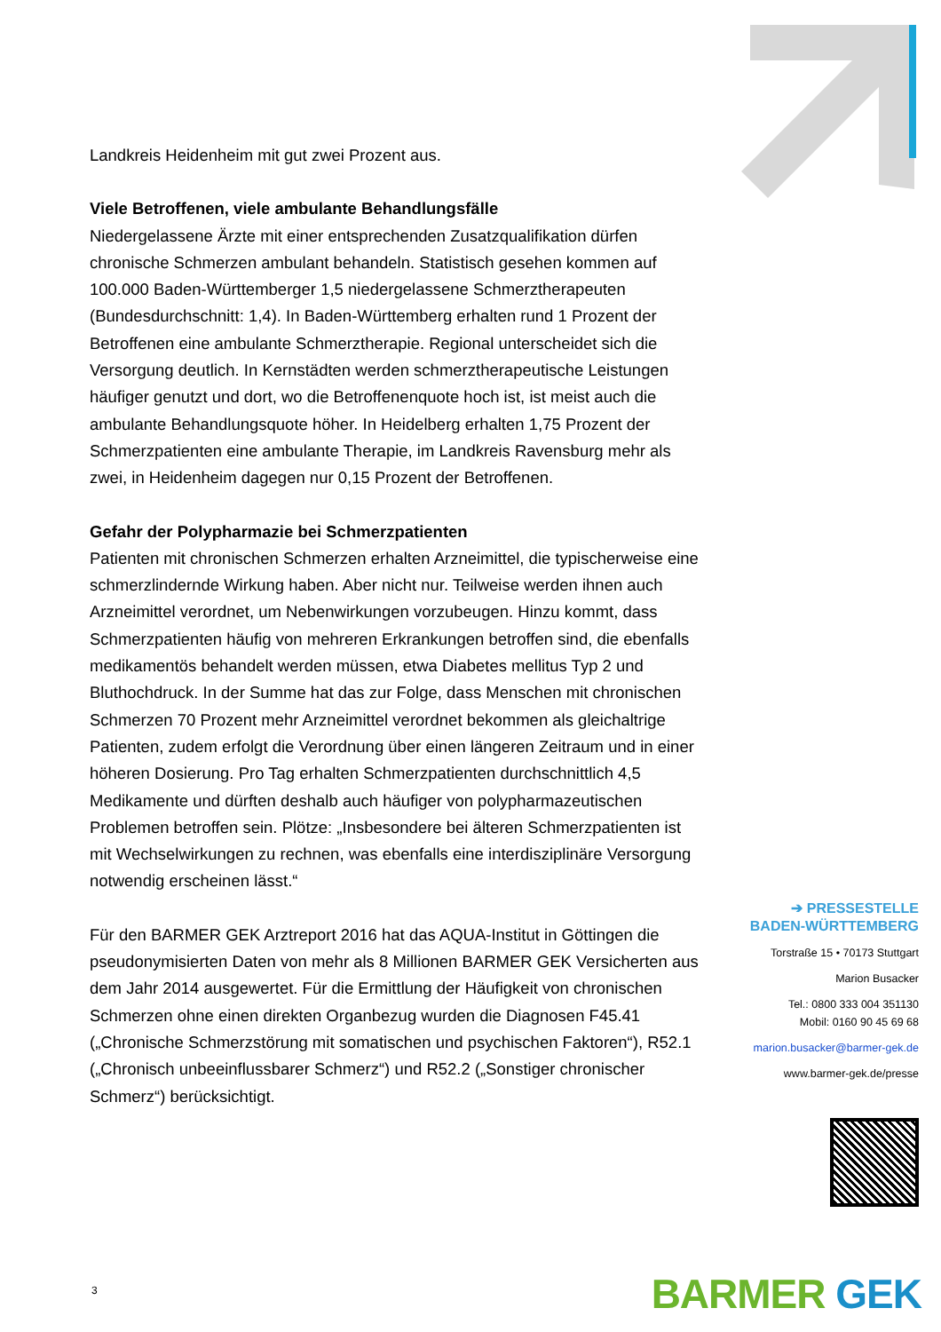Landkreis Heidenheim mit gut zwei Prozent aus.
Viele Betroffenen, viele ambulante Behandlungsfälle
Niedergelassene Ärzte mit einer entsprechenden Zusatzqualifikation dürfen chronische Schmerzen ambulant behandeln. Statistisch gesehen kommen auf 100.000 Baden-Württemberger 1,5 niedergelassene Schmerztherapeuten (Bundesdurchschnitt: 1,4). In Baden-Württemberg erhalten rund 1 Prozent der Betroffenen eine ambulante Schmerztherapie. Regional unterscheidet sich die Versorgung deutlich. In Kernstädten werden schmerztherapeutische Leistungen häufiger genutzt und dort, wo die Betroffenenquote hoch ist, ist meist auch die ambulante Behandlungsquote höher. In Heidelberg erhalten 1,75 Prozent der Schmerzpatienten eine ambulante Therapie, im Landkreis Ravensburg mehr als zwei, in Heidenheim dagegen nur 0,15 Prozent der Betroffenen.
Gefahr der Polypharmazie bei Schmerzpatienten
Patienten mit chronischen Schmerzen erhalten Arzneimittel, die typischerweise eine schmerzlindernde Wirkung haben. Aber nicht nur. Teilweise werden ihnen auch Arzneimittel verordnet, um Nebenwirkungen vorzubeugen. Hinzu kommt, dass Schmerzpatienten häufig von mehreren Erkrankungen betroffen sind, die ebenfalls medikamentös behandelt werden müssen, etwa Diabetes mellitus Typ 2 und Bluthochdruck. In der Summe hat das zur Folge, dass Menschen mit chronischen Schmerzen 70 Prozent mehr Arzneimittel verordnet bekommen als gleichaltrige Patienten, zudem erfolgt die Verordnung über einen längeren Zeitraum und in einer höheren Dosierung. Pro Tag erhalten Schmerzpatienten durchschnittlich 4,5 Medikamente und dürften deshalb auch häufiger von polypharmazeutischen Problemen betroffen sein. Plötze: „Insbesondere bei älteren Schmerzpatienten ist mit Wechselwirkungen zu rechnen, was ebenfalls eine interdisziplinäre Versorgung notwendig erscheinen lässt.“
Für den BARMER GEK Arztreport 2016 hat das AQUA-Institut in Göttingen die pseudonymisierten Daten von mehr als 8 Millionen BARMER GEK Versicherten aus dem Jahr 2014 ausgewertet. Für die Ermittlung der Häufigkeit von chronischen Schmerzen ohne einen direkten Organbezug wurden die Diagnosen F45.41 („Chronische Schmerzstörung mit somatischen und psychischen Faktoren“), R52.1 („Chronisch unbeeinflussbarer Schmerz“) und R52.2 („Sonstiger chronischer Schmerz“) berücksichtigt.
➔ PRESSESTELLE
BADEN-WÜRTTEMBERG
Torstraße 15 • 70173 Stuttgart
Marion Busacker
Tel.: 0800 333 004 351130
Mobil: 0160 90 45 69 68
marion.busacker@barmer-gek.de
www.barmer-gek.de/presse
3 BARMER GEK